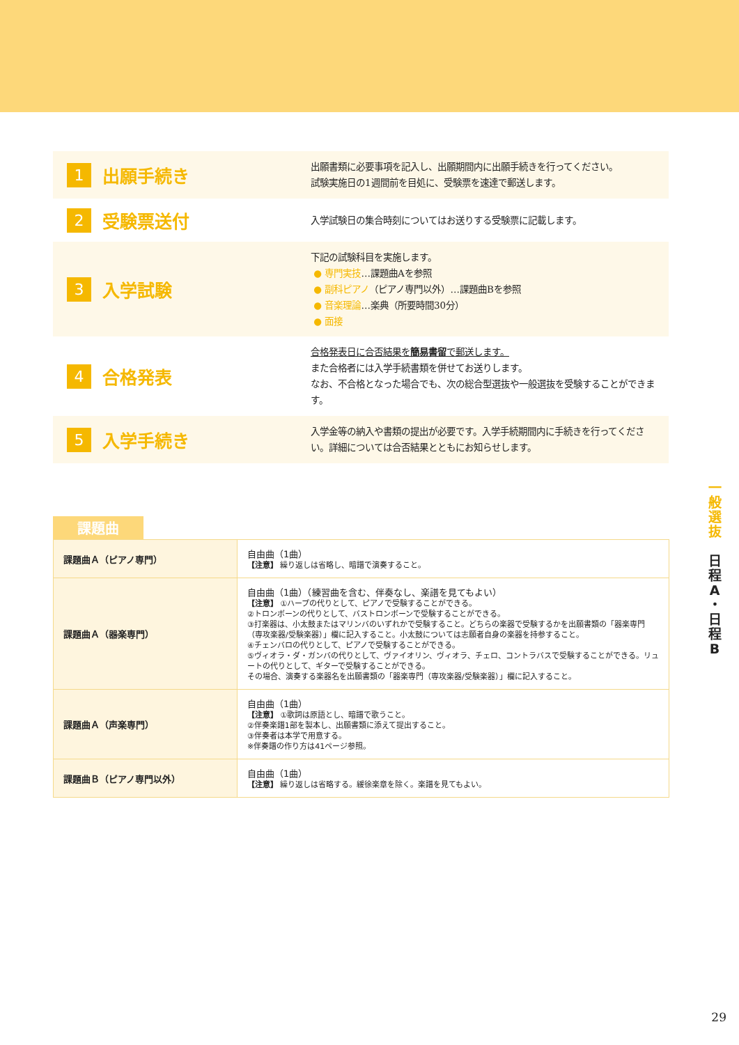1
出願手続き
出願書類に必要事項を記入し、出願期間内に出願手続きを行ってください。
試験実施日の1週間前を目処に、受験票を速達で郵送します。
2
受験票送付
入学試験日の集合時刻についてはお送りする受験票に記載します。
3
入学試験
下記の試験科目を実施します。
● 専門実技…課題曲Aを参照
● 副科ピアノ（ピアノ専門以外）…課題曲Bを参照
● 音楽理論…楽典（所要時間30分）
● 面接
4
合格発表
合格発表日に合否結果を簡易書留で郵送します。
また合格者には入学手続書類を併せてお送りします。
なお、不合格となった場合でも、次の総合型選抜や一般選抜を受験することができます。
5
入学手続き
入学金等の納入や書類の提出が必要です。入学手続期間内に手続きを行ってください。詳細については合否結果とともにお知らせします。
課題曲
| 課題曲Ａ（ピアノ専門） | 自由曲（1曲） 【注意】 繰り返しは省略し、暗譜で演奏すること。 |
| 課題曲Ａ（器楽専門） | 自由曲（1曲）（練習曲を含む、伴奏なし、楽譜を見てもよい） 【注意】 ①ハープの代りとして、ピアノで受験することができる。 ②トロンボーンの代りとして、バストロンボーンで受験することができる。 ③打楽器は、小太鼓またはマリンバのいずれかで受験すること。どちらの楽器で受験するかを出願書類の「器楽専門（専攻楽器/受験楽器）」欄に記入すること。小太鼓については志願者自身の楽器を持参すること。 ④チェンバロの代りとして、ピアノで受験することができる。 ⑤ヴィオラ・ダ・ガンバの代りとして、ヴァイオリン、ヴィオラ、チェロ、コントラバスで受験することができる。リュートの代りとして、ギターで受験することができる。 その場合、演奏する楽器名を出願書類の「器楽専門（専攻楽器/受験楽器）」欄に記入すること。 |
| 課題曲Ａ（声楽専門） | 自由曲（1曲） 【注意】 ①歌詞は原語とし、暗譜で歌うこと。 ②伴奏楽譜1部を製本し、出願書類に添えて提出すること。 ③伴奏者は本学で用意する。 ※伴奏譜の作り方は41ページ参照。 |
| 課題曲Ｂ（ピアノ専門以外） | 自由曲（1曲） 【注意】 繰り返しは省略する。緩徐楽章を除く。楽譜を見てもよい。 |
一
般
選
抜
日
程
A
・
日
程
B
29